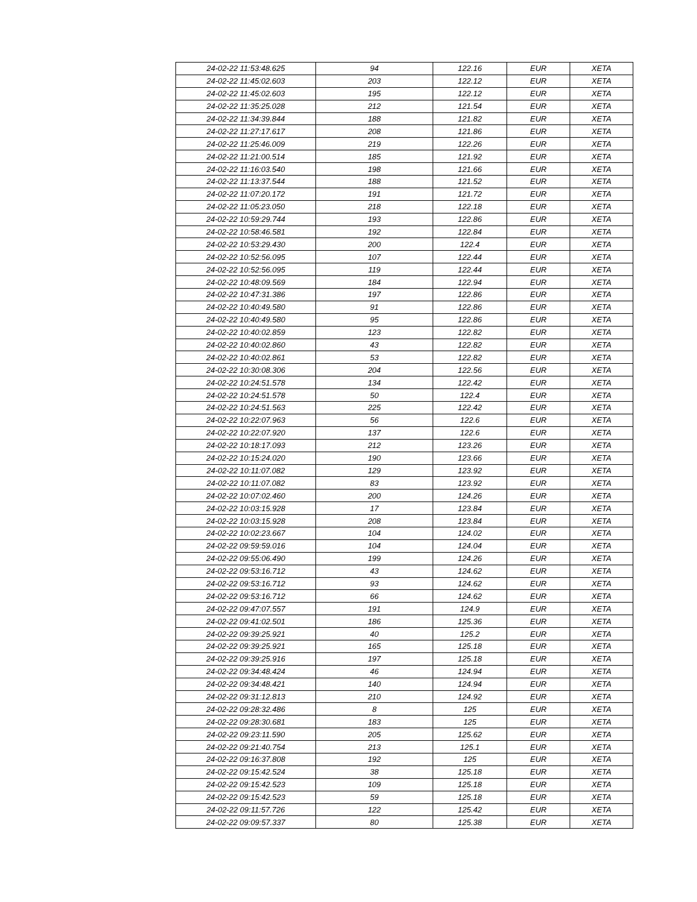| 24-02-22 11:53:48.625 | 94 | 122.16 | EUR | XETA |
| 24-02-22 11:45:02.603 | 203 | 122.12 | EUR | XETA |
| 24-02-22 11:45:02.603 | 195 | 122.12 | EUR | XETA |
| 24-02-22 11:35:25.028 | 212 | 121.54 | EUR | XETA |
| 24-02-22 11:34:39.844 | 188 | 121.82 | EUR | XETA |
| 24-02-22 11:27:17.617 | 208 | 121.86 | EUR | XETA |
| 24-02-22 11:25:46.009 | 219 | 122.26 | EUR | XETA |
| 24-02-22 11:21:00.514 | 185 | 121.92 | EUR | XETA |
| 24-02-22 11:16:03.540 | 198 | 121.66 | EUR | XETA |
| 24-02-22 11:13:37.544 | 188 | 121.52 | EUR | XETA |
| 24-02-22 11:07:20.172 | 191 | 121.72 | EUR | XETA |
| 24-02-22 11:05:23.050 | 218 | 122.18 | EUR | XETA |
| 24-02-22 10:59:29.744 | 193 | 122.86 | EUR | XETA |
| 24-02-22 10:58:46.581 | 192 | 122.84 | EUR | XETA |
| 24-02-22 10:53:29.430 | 200 | 122.4 | EUR | XETA |
| 24-02-22 10:52:56.095 | 107 | 122.44 | EUR | XETA |
| 24-02-22 10:52:56.095 | 119 | 122.44 | EUR | XETA |
| 24-02-22 10:48:09.569 | 184 | 122.94 | EUR | XETA |
| 24-02-22 10:47:31.386 | 197 | 122.86 | EUR | XETA |
| 24-02-22 10:40:49.580 | 91 | 122.86 | EUR | XETA |
| 24-02-22 10:40:49.580 | 95 | 122.86 | EUR | XETA |
| 24-02-22 10:40:02.859 | 123 | 122.82 | EUR | XETA |
| 24-02-22 10:40:02.860 | 43 | 122.82 | EUR | XETA |
| 24-02-22 10:40:02.861 | 53 | 122.82 | EUR | XETA |
| 24-02-22 10:30:08.306 | 204 | 122.56 | EUR | XETA |
| 24-02-22 10:24:51.578 | 134 | 122.42 | EUR | XETA |
| 24-02-22 10:24:51.578 | 50 | 122.4 | EUR | XETA |
| 24-02-22 10:24:51.563 | 225 | 122.42 | EUR | XETA |
| 24-02-22 10:22:07.963 | 56 | 122.6 | EUR | XETA |
| 24-02-22 10:22:07.920 | 137 | 122.6 | EUR | XETA |
| 24-02-22 10:18:17.093 | 212 | 123.26 | EUR | XETA |
| 24-02-22 10:15:24.020 | 190 | 123.66 | EUR | XETA |
| 24-02-22 10:11:07.082 | 129 | 123.92 | EUR | XETA |
| 24-02-22 10:11:07.082 | 83 | 123.92 | EUR | XETA |
| 24-02-22 10:07:02.460 | 200 | 124.26 | EUR | XETA |
| 24-02-22 10:03:15.928 | 17 | 123.84 | EUR | XETA |
| 24-02-22 10:03:15.928 | 208 | 123.84 | EUR | XETA |
| 24-02-22 10:02:23.667 | 104 | 124.02 | EUR | XETA |
| 24-02-22 09:59:59.016 | 104 | 124.04 | EUR | XETA |
| 24-02-22 09:55:06.490 | 199 | 124.26 | EUR | XETA |
| 24-02-22 09:53:16.712 | 43 | 124.62 | EUR | XETA |
| 24-02-22 09:53:16.712 | 93 | 124.62 | EUR | XETA |
| 24-02-22 09:53:16.712 | 66 | 124.62 | EUR | XETA |
| 24-02-22 09:47:07.557 | 191 | 124.9 | EUR | XETA |
| 24-02-22 09:41:02.501 | 186 | 125.36 | EUR | XETA |
| 24-02-22 09:39:25.921 | 40 | 125.2 | EUR | XETA |
| 24-02-22 09:39:25.921 | 165 | 125.18 | EUR | XETA |
| 24-02-22 09:39:25.916 | 197 | 125.18 | EUR | XETA |
| 24-02-22 09:34:48.424 | 46 | 124.94 | EUR | XETA |
| 24-02-22 09:34:48.421 | 140 | 124.94 | EUR | XETA |
| 24-02-22 09:31:12.813 | 210 | 124.92 | EUR | XETA |
| 24-02-22 09:28:32.486 | 8 | 125 | EUR | XETA |
| 24-02-22 09:28:30.681 | 183 | 125 | EUR | XETA |
| 24-02-22 09:23:11.590 | 205 | 125.62 | EUR | XETA |
| 24-02-22 09:21:40.754 | 213 | 125.1 | EUR | XETA |
| 24-02-22 09:16:37.808 | 192 | 125 | EUR | XETA |
| 24-02-22 09:15:42.524 | 38 | 125.18 | EUR | XETA |
| 24-02-22 09:15:42.523 | 109 | 125.18 | EUR | XETA |
| 24-02-22 09:15:42.523 | 59 | 125.18 | EUR | XETA |
| 24-02-22 09:11:57.726 | 122 | 125.42 | EUR | XETA |
| 24-02-22 09:09:57.337 | 80 | 125.38 | EUR | XETA |